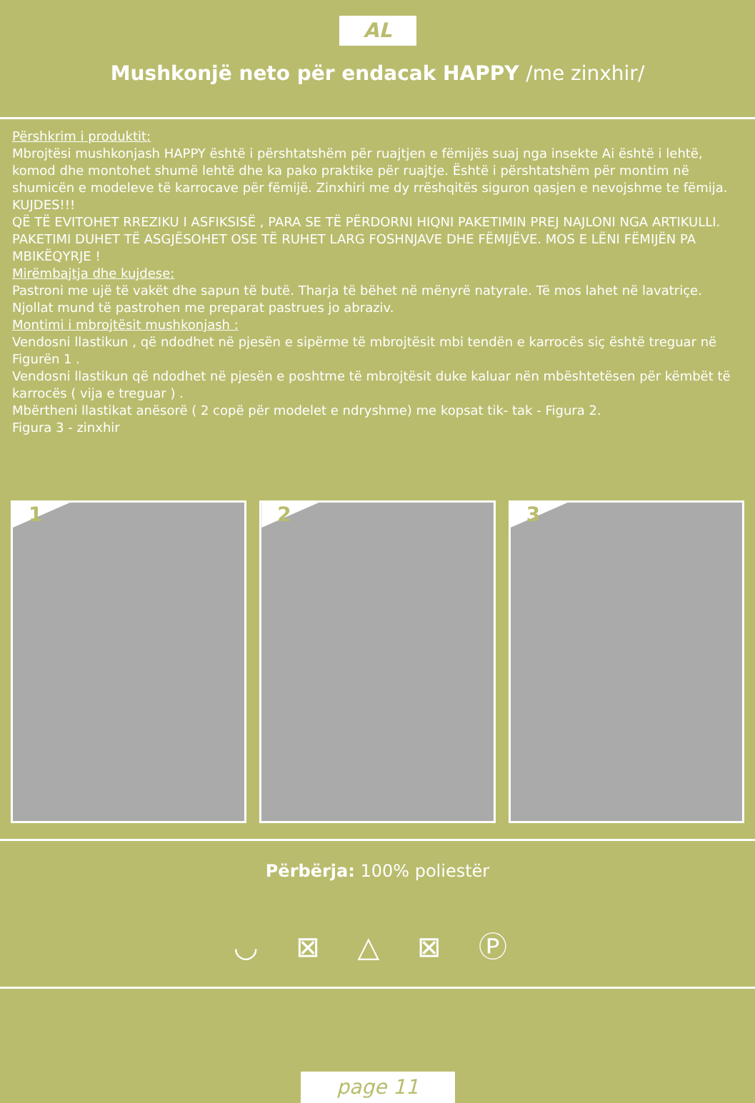AL
Mushkonjë neto për endacak HAPPY /me zinxhir/
Përshkrim i produktit:
Mbrojtësi mushkonjash HAPPY është i përshtatshëm për ruajtjen e fëmijës suaj nga insekte Ai është i lehtë, komod dhe montohet shumë lehtë dhe ka pako praktike për ruajtje. Është i përshtatshëm për montim në shumicën e modeleve të karrocave për fëmijë. Zinxhiri me dy rrëshqitës siguron qasjen e nevojshme te fëmija.
KUJDES!!!
QË TË EVITOHET RREZIKU I ASFIKSISË , PARA SE TË PËRDORNI HIQNI PAKETIMIN PREJ NAJLONI NGA ARTIKULLI. PAKETIMI DUHET TË ASGJËSOHET OSE TË RUHET LARG FOSHNJAVE DHE FËMIJËVE. MOS E LËNI FËMIJËN PA MBIKËQYRJE !
Mirëmbajtja dhe kujdese:
Pastroni me ujë të vakët dhe sapun të butë. Tharja të bëhet në mënyrë natyrale. Të mos lahet në lavatriçe. Njollat mund të pastrohen me preparat pastrues jo abraziv.
Montimi i mbrojtësit mushkonjash :
Vendosni llastikun , që ndodhet në pjesën e sipërme të mbrojtësit mbi tendën e karrocës siç është treguar në Figurën 1 .
Vendosni llastikun që ndodhet në pjesën e poshtme të mbrojtësit duke kaluar nën mbështetësen për këmbët të karrocës ( vija e treguar ) .
Mbërtheni llastikat anësorë ( 2 copë për modelet e ndryshme) me kopsat tik- tak - Figura 2.
Figura 3 - zinxhir
1
2
3
Përbërja: 100% poliestër
◡ ⊠ △ ⊠ Ⓟ
page 11